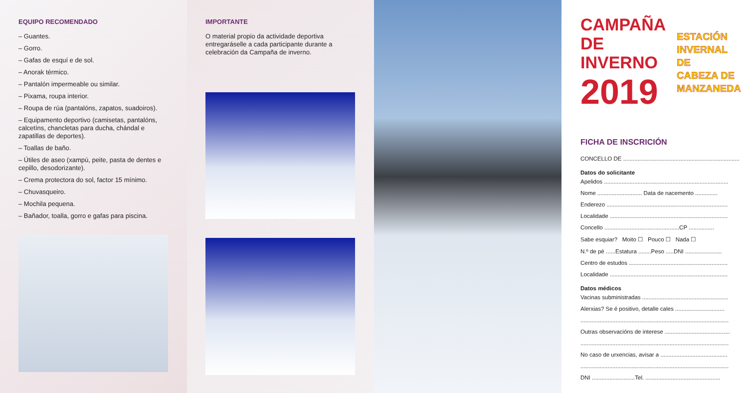EQUIPO RECOMENDADO
– Guantes.
– Gorro.
– Gafas de esquí e de sol.
– Anorak térmico.
– Pantalón impermeable ou similar.
– Pixama, roupa interior.
– Roupa de rúa (pantalóns, zapatos, suadoiros).
– Equipamento deportivo (camisetas, pantalóns, calcetíns, chancletas para ducha, chándal e zapatillas de deportes).
– Toallas de baño.
– Útiles de aseo (xampú, peite, pasta de dentes e cepillo, desodorizante).
– Crema protectora do sol, factor 15 mínimo.
– Chuvasqueiro.
– Mochila pequena.
– Bañador, toalla, gorro e gafas para piscina.
IMPORTANTE
O material propio da actividade deportiva entregaráselle a cada participante durante a celebración da Campaña de inverno.
CAMPAÑA
DE INVERNO
2019
ESTACIÓN
INVERNAL DE
CABEZA DE
MANZANEDA
FICHA DE INSCRICIÓN
CONCELLO DE .........................................................................
Datos do solicitante
Apelidos ..............................................................................
Nome ............................ Data de nacemento ..............
Enderezo ............................................................................
Localidade ..........................................................................
Concello ...............................................CP ................
Sabe esquiar? Moito ☐ Pouco ☐ Nada ☐
N.º de pé ......Estatura ........Peso .....DNI .......................
Centro de estudos ..............................................................
Localidade ..........................................................................
Datos médicos
Vacinas subministradas ......................................................
Alerxias? Se é positivo, detalle cales ...............................
.............................................................................................
Outras observacións de interese .........................................
.............................................................................................
No caso de urxencias, avisar a ..........................................
.............................................................................................
DNI ...........................Tel. ...............................................